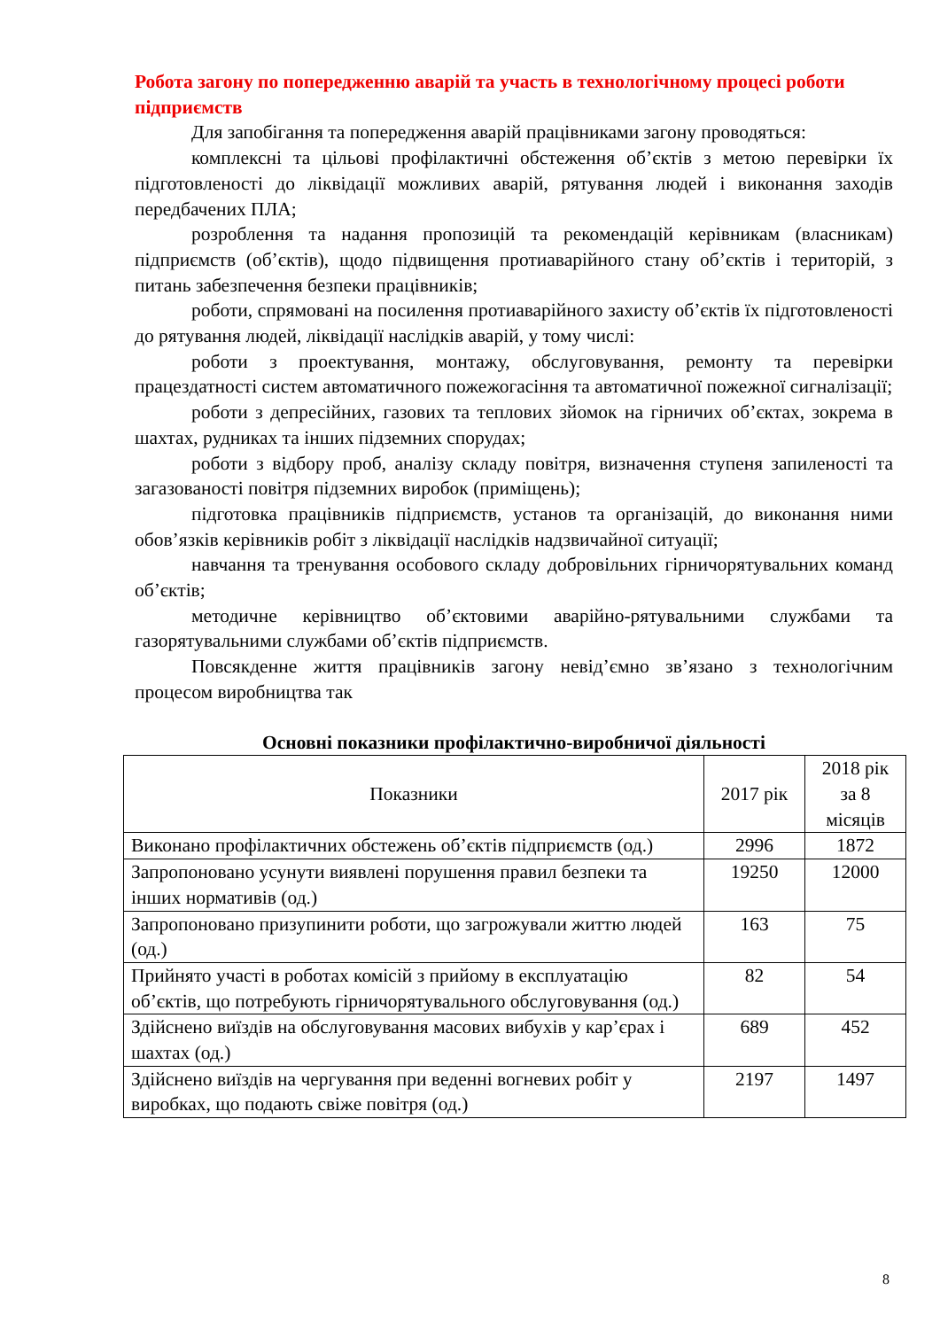Робота загону по попередженню аварій та участь в технологічному процесі роботи підприємств
Для запобігання та попередження аварій працівниками загону проводяться:
комплексні та цільові профілактичні обстеження об’єктів з метою перевірки їх підготовленості до ліквідації можливих аварій, рятування людей і виконання заходів передбачених ПЛА;
розроблення та надання пропозицій та рекомендацій керівникам (власникам) підприємств (об’єктів), щодо підвищення протиаварійного стану об’єктів і територій, з питань забезпечення безпеки працівників;
роботи, спрямовані на посилення протиаварійного захисту об’єктів їх підготовленості до рятування людей, ліквідації наслідків аварій, у тому числі:
роботи з проектування, монтажу, обслуговування, ремонту та перевірки працездатності систем автоматичного пожежогасіння та автоматичної пожежної сигналізації;
роботи з депресійних, газових та теплових зйомок на гірничих об’єктах, зокрема в шахтах, рудниках та інших підземних спорудах;
роботи з відбору проб, аналізу складу повітря, визначення ступеня запиленості та загазованості повітря підземних виробок (приміщень);
підготовка працівників підприємств, установ та організацій, до виконання ними обов’язків керівників робіт з ліквідації наслідків надзвичайної ситуації;
навчання та тренування особового складу добровільних гірничорятувальних команд об’єктів;
методичне керівництво об’єктовими аварійно-рятувальними службами та газорятувальними службами об’єктів підприємств.
Повсякденне життя працівників загону невід’ємно зв’язано з технологічним процесом виробництва так
Основні показники профілактично-виробничої діяльності
| Показники | 2017 рік | 2018 рік за 8 місяців |
| --- | --- | --- |
| Виконано профілактичних обстежень об’єктів підприємств (од.) | 2996 | 1872 |
| Запропоновано усунути виявлені порушення правил безпеки та інших нормативів (од.) | 19250 | 12000 |
| Запропоновано призупинити роботи, що загрожували життю людей (од.) | 163 | 75 |
| Прийнято участі в роботах комісій з прийому в експлуатацію об’єктів, що потребують гірничорятувального обслуговування (од.) | 82 | 54 |
| Здійснено виїздів на обслуговування масових вибухів у кар’єрах і шахтах (од.) | 689 | 452 |
| Здійснено виїздів на чергування при веденні вогневих робіт у виробках, що подають свіже повітря (од.) | 2197 | 1497 |
8